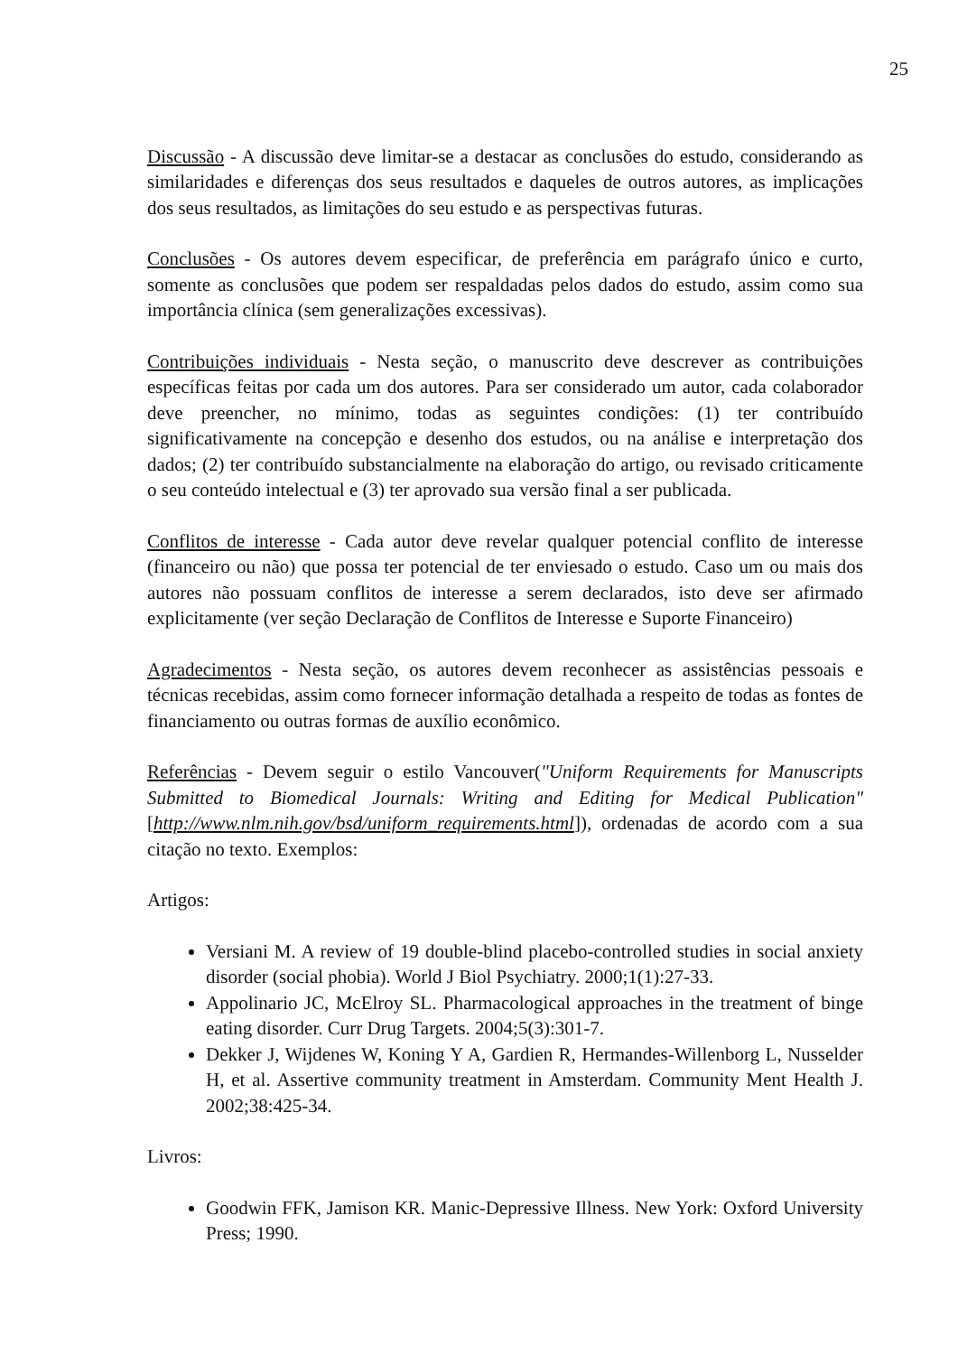25
Discussão - A discussão deve limitar-se a destacar as conclusões do estudo, considerando as similaridades e diferenças dos seus resultados e daqueles de outros autores, as implicações dos seus resultados, as limitações do seu estudo e as perspectivas futuras.
Conclusões - Os autores devem especificar, de preferência em parágrafo único e curto, somente as conclusões que podem ser respaldadas pelos dados do estudo, assim como sua importância clínica (sem generalizações excessivas).
Contribuições individuais - Nesta seção, o manuscrito deve descrever as contribuições específicas feitas por cada um dos autores. Para ser considerado um autor, cada colaborador deve preencher, no mínimo, todas as seguintes condições: (1) ter contribuído significativamente na concepção e desenho dos estudos, ou na análise e interpretação dos dados; (2) ter contribuído substancialmente na elaboração do artigo, ou revisado criticamente o seu conteúdo intelectual e (3) ter aprovado sua versão final a ser publicada.
Conflitos de interesse - Cada autor deve revelar qualquer potencial conflito de interesse (financeiro ou não) que possa ter potencial de ter enviesado o estudo. Caso um ou mais dos autores não possuam conflitos de interesse a serem declarados, isto deve ser afirmado explicitamente (ver seção Declaração de Conflitos de Interesse e Suporte Financeiro)
Agradecimentos - Nesta seção, os autores devem reconhecer as assistências pessoais e técnicas recebidas, assim como fornecer informação detalhada a respeito de todas as fontes de financiamento ou outras formas de auxílio econômico.
Referências - Devem seguir o estilo Vancouver("Uniform Requirements for Manuscripts Submitted to Biomedical Journals: Writing and Editing for Medical Publication" [http://www.nlm.nih.gov/bsd/uniform_requirements.html]), ordenadas de acordo com a sua citação no texto. Exemplos:
Artigos:
Versiani M. A review of 19 double-blind placebo-controlled studies in social anxiety disorder (social phobia). World J Biol Psychiatry. 2000;1(1):27-33.
Appolinario JC, McElroy SL. Pharmacological approaches in the treatment of binge eating disorder. Curr Drug Targets. 2004;5(3):301-7.
Dekker J, Wijdenes W, Koning Y A, Gardien R, Hermandes-Willenborg L, Nusselder H, et al. Assertive community treatment in Amsterdam. Community Ment Health J. 2002;38:425-34.
Livros:
Goodwin FFK, Jamison KR. Manic-Depressive Illness. New York: Oxford University Press; 1990.